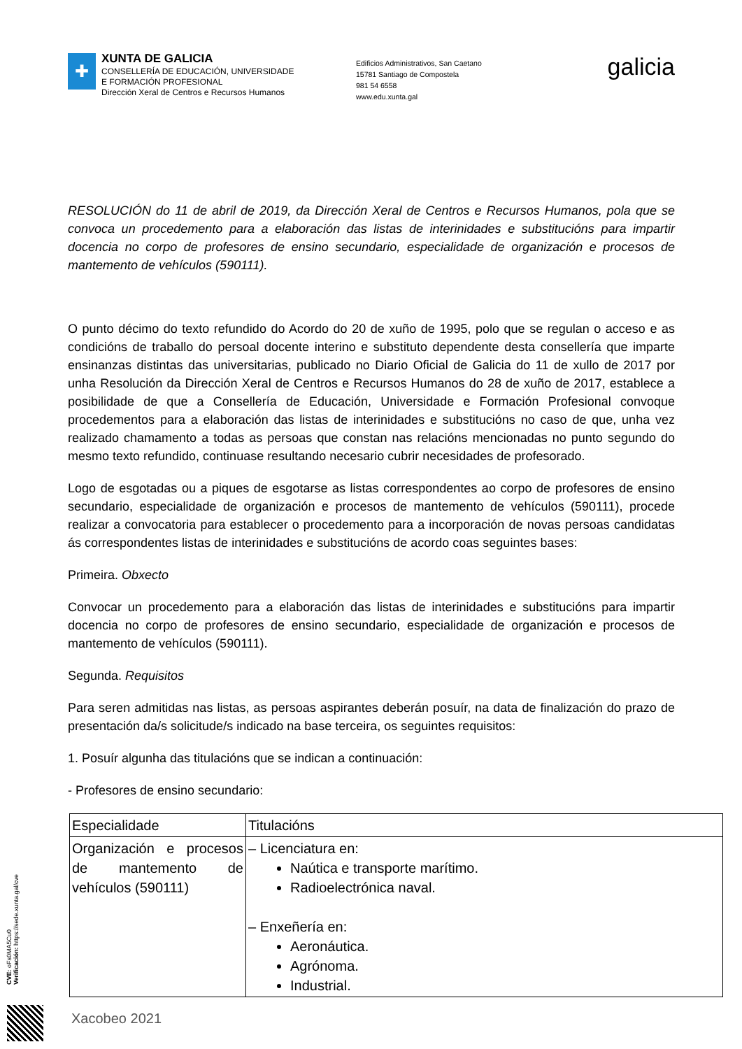✚
XUNTA DE GALICIA
CONSELLERÍA DE EDUCACIÓN, UNIVERSIDADE
E FORMACIÓN PROFESIONAL
Dirección Xeral de Centros e Recursos Humanos
Edificios Administrativos, San Caetano
15781 Santiago de Compostela
981 54 6558
www.edu.xunta.gal
galicia
RESOLUCIÓN do 11 de abril de 2019, da Dirección Xeral de Centros e Recursos Humanos, pola que se convoca un procedemento para a elaboración das listas de interinidades e substitucións para impartir docencia no corpo de profesores de ensino secundario, especialidade de organización e procesos de mantemento de vehículos (590111).
O punto décimo do texto refundido do Acordo do 20 de xuño de 1995, polo que se regulan o acceso e as condicións de traballo do persoal docente interino e substituto dependente desta consellería que imparte ensinanzas distintas das universitarias, publicado no Diario Oficial de Galicia do 11 de xullo de 2017 por unha Resolución da Dirección Xeral de Centros e Recursos Humanos do 28 de xuño de 2017, establece a posibilidade de que a Consellería de Educación, Universidade e Formación Profesional convoque procedementos para a elaboración das listas de interinidades e substitucións no caso de que, unha vez realizado chamamento a todas as persoas que constan nas relacións mencionadas no punto segundo do mesmo texto refundido, continuase resultando necesario cubrir necesidades de profesorado.
Logo de esgotadas ou a piques de esgotarse as listas correspondentes ao corpo de profesores de ensino secundario, especialidade de organización e procesos de mantemento de vehículos (590111), procede realizar a convocatoria para establecer o procedemento para a incorporación de novas persoas candidatas ás correspondentes listas de interinidades e substitucións de acordo coas seguintes bases:
Primeira. Obxecto
Convocar un procedemento para a elaboración das listas de interinidades e substitucións para impartir docencia no corpo de profesores de ensino secundario, especialidade de organización e procesos de mantemento de vehículos (590111).
Segunda. Requisitos
Para seren admitidas nas listas, as persoas aspirantes deberán posuír, na data de finalización do prazo de presentación da/s solicitude/s indicado na base terceira, os seguintes requisitos:
1. Posuír algunha das titulacións que se indican a continuación:
- Profesores de ensino secundario:
| Especialidade | Titulacións |
| Organización e procesos de mantemento de vehículos (590111) | – Licenciatura en: Naútica e transporte marítimo. Radioelectrónica naval. – Enxeñería en: Aeronáutica. Agrónoma. Industrial. |
CVE: oFs0MA5Cu0
Verificación: https://sede.xunta.gal/cve
Xacobeo 2021